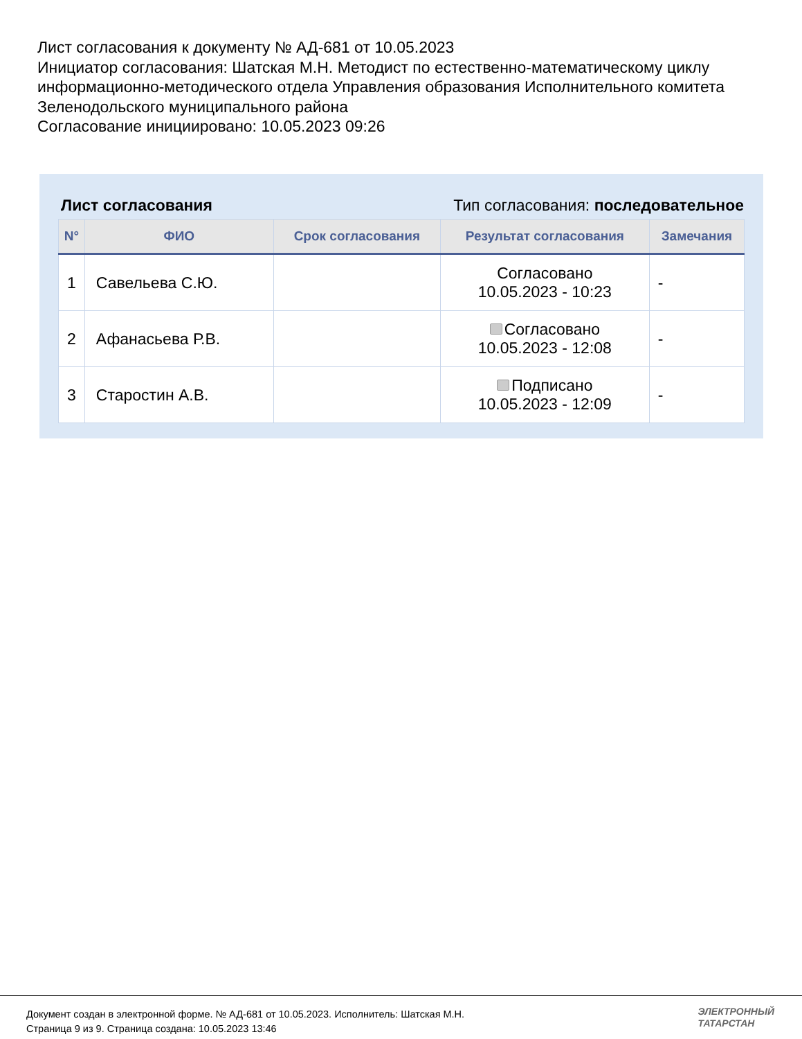Лист согласования к документу № АД-681 от 10.05.2023
Инициатор согласования: Шатская М.Н. Методист по естественно-математическому циклу информационно-методического отдела Управления образования Исполнительного комитета Зеленодольского муниципального района
Согласование инициировано: 10.05.2023 09:26
Лист согласования Тип согласования: последовательное
| N° | ФИО | Срок согласования | Результат согласования | Замечания |
| --- | --- | --- | --- | --- |
| 1 | Савельева С.Ю. | | Согласовано 10.05.2023 - 10:23 | - |
| 2 | Афанасьева Р.В. | | Согласовано 10.05.2023 - 12:08 | - |
| 3 | Старостин А.В. | | Подписано 10.05.2023 - 12:09 | - |
Документ создан в электронной форме. № АД-681 от 10.05.2023. Исполнитель: Шатская М.Н.
Страница 9 из 9. Страница создана: 10.05.2023 13:46
ЭЛЕКТРОННЫЙ
ТАТАРСТАН